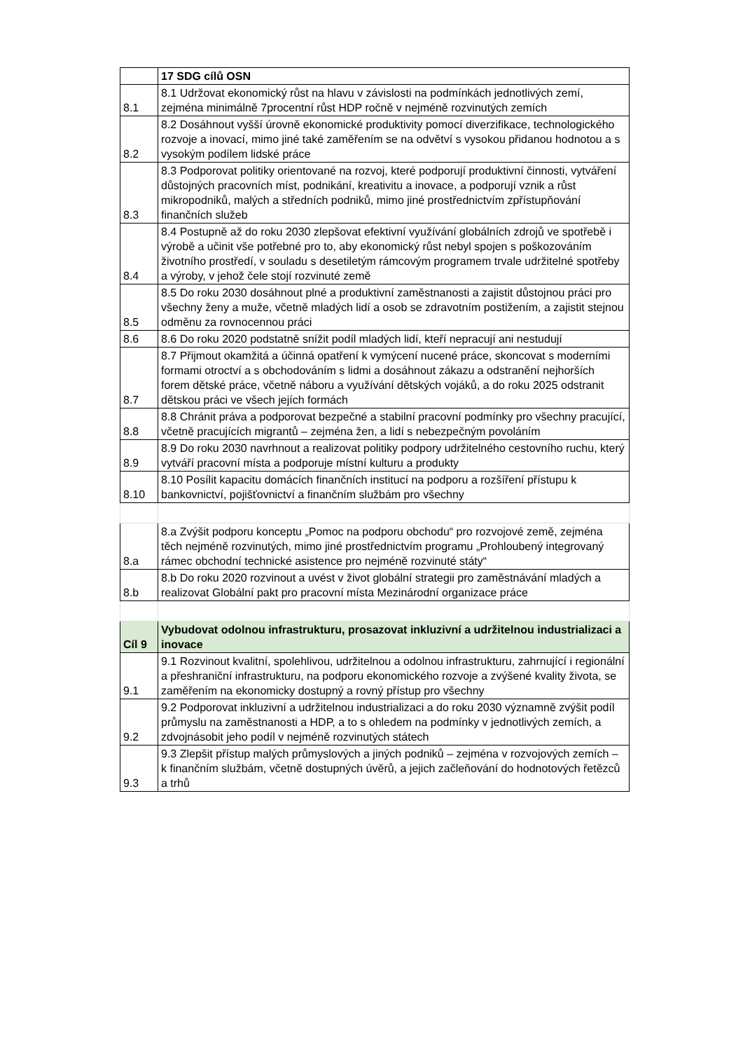| | 17 SDG cílů OSN |
| 8.1 | 8.1 Udržovat ekonomický růst na hlavu v závislosti na podmínkách jednotlivých zemí, zejména minimálně 7procentní růst HDP ročně v nejméně rozvinutých zemích |
| 8.2 | 8.2 Dosáhnout vyšší úrovně ekonomické produktivity pomocí diverzifikace, technologického rozvoje a inovací, mimo jiné také zaměřením se na odvětví s vysokou přidanou hodnotou a s vysokým podílem lidské práce |
| 8.3 | 8.3 Podporovat politiky orientované na rozvoj, které podporují produktivní činnosti, vytváření důstojných pracovních míst, podnikání, kreativitu a inovace, a podporují vznik a růst mikropodniků, malých a středních podniků, mimo jiné prostřednictvím zpřístupňování finančních služeb |
| 8.4 | 8.4 Postupně až do roku 2030 zlepšovat efektivní využívání globálních zdrojů ve spotřebě i výrobě a učinit vše potřebné pro to, aby ekonomický růst nebyl spojen s poškozováním životního prostředí, v souladu s desetiletým rámcovým programem trvale udržitelné spotřeby a výroby, v jehož čele stojí rozvinuté země |
| 8.5 | 8.5 Do roku 2030 dosáhnout plné a produktivní zaměstnanosti a zajistit důstojnou práci pro všechny ženy a muže, včetně mladých lidí a osob se zdravotním postižením, a zajistit stejnou odměnu za rovnocennou práci |
| 8.6 | 8.6 Do roku 2020 podstatně snížit podíl mladých lidí, kteří nepracují ani nestudují |
| 8.7 | 8.7 Přijmout okamžitá a účinná opatření k vymýcení nucené práce, skoncovat s moderními formami otroctví a s obchodováním s lidmi a dosáhnout zákazu a odstranění nejhorších forem dětské práce, včetně náboru a využívání dětských vojáků, a do roku 2025 odstranit dětskou práci ve všech jejích formách |
| 8.8 | 8.8 Chránit práva a podporovat bezpečné a stabilní pracovní podmínky pro všechny pracující, včetně pracujících migrantů – zejména žen, a lidí s nebezpečným povoláním |
| 8.9 | 8.9 Do roku 2030 navrhnout a realizovat politiky podpory udržitelného cestovního ruchu, který vytváří pracovní místa a podporuje místní kulturu a produkty |
| 8.10 | 8.10 Posílit kapacitu domácích finančních institucí na podporu a rozšíření přístupu k bankovnictví, pojišťovnictví a finančním službám pro všechny |
| 8.a | 8.a Zvýšit podporu konceptu „Pomoc na podporu obchodu“ pro rozvojové země, zejména těch nejméně rozvinutých, mimo jiné prostřednictvím programu „Prohloubený integrovaný rámec obchodní technické asistence pro nejméně rozvinuté státy“ |
| 8.b | 8.b Do roku 2020 rozvinout a uvést v život globální strategii pro zaměstnávání mladých a realizovat Globální pakt pro pracovní místa Mezinárodní organizace práce |
| Cíl 9 | Vybudovat odolnou infrastrukturu, prosazovat inkluzivní a udržitelnou industrializaci a inovace |
| 9.1 | 9.1 Rozvinout kvalitní, spolehlivou, udržitelnou a odolnou infrastrukturu, zahrnující i regionální a přeshraniční infrastrukturu, na podporu ekonomického rozvoje a zvýšené kvality života, se zaměřením na ekonomicky dostupný a rovný přístup pro všechny |
| 9.2 | 9.2 Podporovat inkluzivní a udržitelnou industrializaci a do roku 2030 významně zvýšit podíl průmyslu na zaměstnanosti a HDP, a to s ohledem na podmínky v jednotlivých zemích, a zdvojnásobit jeho podíl v nejméně rozvinutých státech |
| 9.3 | 9.3 Zlepšit přístup malých průmyslových a jiných podniků – zejména v rozvojových zemích – k finančním službám, včetně dostupných úvěrů, a jejich začleňování do hodnotových řetězců a trhů |